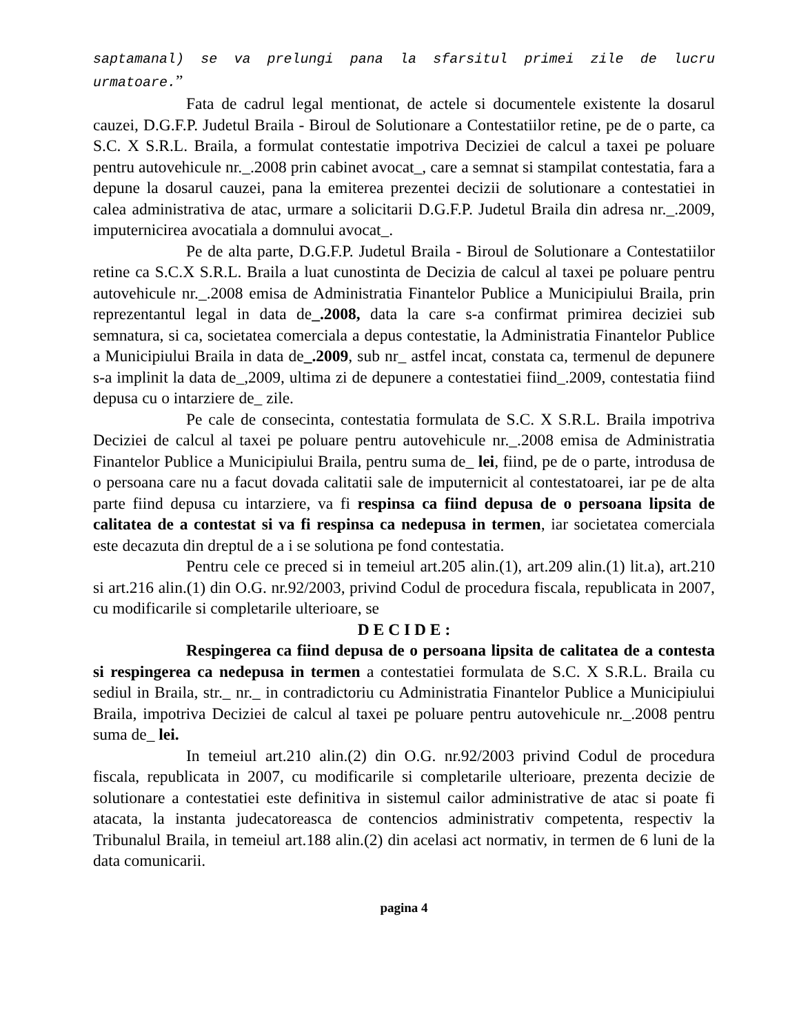saptamanal) se va prelungi pana la sfarsitul primei zile de lucru urmatoare.”
Fata de cadrul legal mentionat, de actele si documentele existente la dosarul cauzei, D.G.F.P. Judetul Braila - Biroul de Solutionare a Contestatiilor retine, pe de o parte, ca S.C. X S.R.L. Braila, a formulat contestatie impotriva Deciziei de calcul a taxei pe poluare pentru autovehicule nr._.2008 prin cabinet avocat_, care a semnat si stampilat contestatia, fara a depune la dosarul cauzei, pana la emiterea prezentei decizii de solutionare a contestatiei in calea administrativa de atac, urmare a solicitarii D.G.F.P. Judetul Braila din adresa nr._.2009, imputernicirea avocatiala a domnului avocat_.
Pe de alta parte, D.G.F.P. Judetul Braila - Biroul de Solutionare a Contestatiilor retine ca S.C.X S.R.L. Braila a luat cunostinta de Decizia de calcul al taxei pe poluare pentru autovehicule nr._.2008 emisa de Administratia Finantelor Publice a Municipiului Braila, prin reprezentantul legal in data de_.2008, data la care s-a confirmat primirea deciziei sub semnatura, si ca, societatea comerciala a depus contestatie, la Administratia Finantelor Publice a Municipiului Braila in data de_.2009, sub nr_ astfel incat, constata ca, termenul de depunere s-a implinit la data de_,2009, ultima zi de depunere a contestatiei fiind_.2009, contestatia fiind depusa cu o intarziere de_ zile.
Pe cale de consecinta, contestatia formulata de S.C. X S.R.L. Braila impotriva Deciziei de calcul al taxei pe poluare pentru autovehicule nr._.2008 emisa de Administratia Finantelor Publice a Municipiului Braila, pentru suma de_ lei, fiind, pe de o parte, introdusa de o persoana care nu a facut dovada calitatii sale de imputernicit al contestatoarei, iar pe de alta parte fiind depusa cu intarziere, va fi respinsa ca fiind depusa de o persoana lipsita de calitatea de a contestat si va fi respinsa ca nedepusa in termen, iar societatea comerciala este decazuta din dreptul de a i se solutiona pe fond contestatia.
Pentru cele ce preced si in temeiul art.205 alin.(1), art.209 alin.(1) lit.a), art.210 si art.216 alin.(1) din O.G. nr.92/2003, privind Codul de procedura fiscala, republicata in 2007, cu modificarile si completarile ulterioare, se
D E C I D E :
Respingerea ca fiind depusa de o persoana lipsita de calitatea de a contesta si respingerea ca nedepusa in termen a contestatiei formulata de S.C. X S.R.L. Braila cu sediul in Braila, str._ nr._ in contradictoriu cu Administratia Finantelor Publice a Municipiului Braila, impotriva Deciziei de calcul al taxei pe poluare pentru autovehicule nr._.2008 pentru suma de_ lei.
In temeiul art.210 alin.(2) din O.G. nr.92/2003 privind Codul de procedura fiscala, republicata in 2007, cu modificarile si completarile ulterioare, prezenta decizie de solutionare a contestatiei este definitiva in sistemul cailor administrative de atac si poate fi atacata, la instanta judecatoreasca de contencios administrativ competenta, respectiv la Tribunalul Braila, in temeiul art.188 alin.(2) din acelasi act normativ, in termen de 6 luni de la data comunicarii.
pagina 4